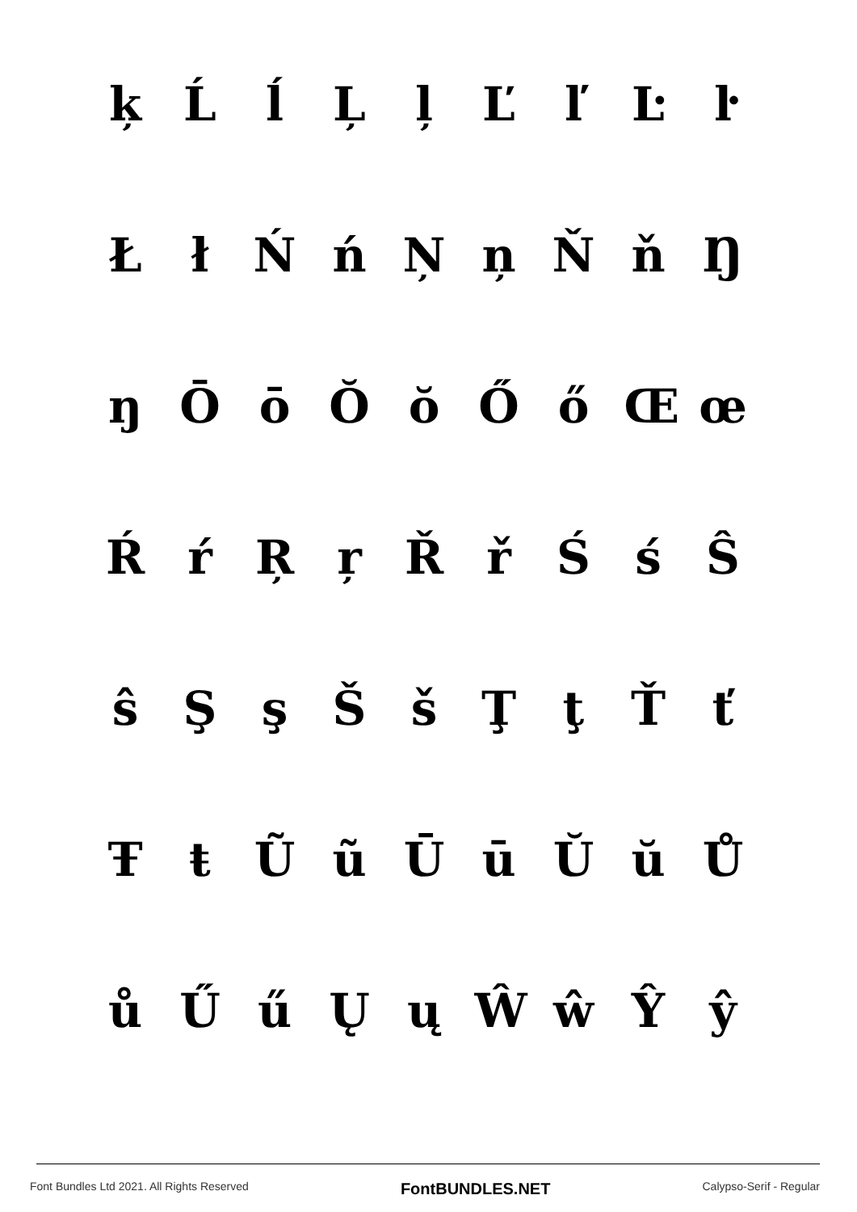ķ Ĺ ĺ Ļ ļ Ľ ľ Ŀ ŀ
Ł ł Ń ń Ņ ņ Ň ň Ŋ
ŋ Ō ō Ŏ ŏ Ő ő Œ œ
Ŕ ŕ Ŗ ŗ Ř ř Ś ś Ŝ
ŝ Ş ş Š š Ţ ţ Ť ť
Ŧ ŧ Ũ ũ Ū ū Ŭ ŭ Ů
ů Ű ű Ų ų Ŵ ŵ Ŷ ŷ
Font Bundles Ltd 2021. All Rights Reserved FontBUNDLES.NET Calypso-Serif - Regular